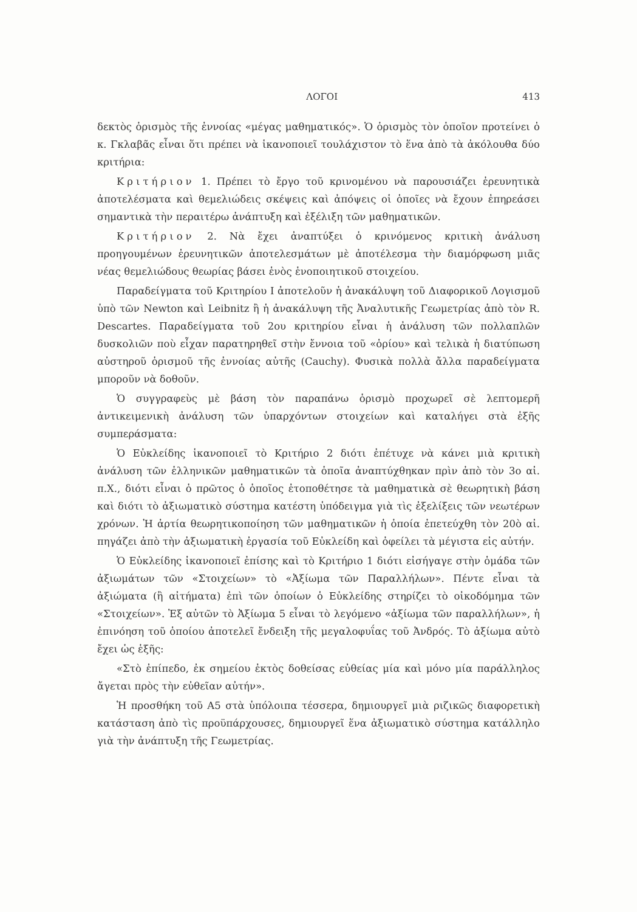ΛΟΓΟΙ 413
δεκτὸς ὁρισμὸς τῆς ἐννοίας «μέγας μαθηματικός». Ὁ ὁρισμὸς τὸν ὁποῖον προτείνει ὁ κ. Γκλαβᾶς εἶναι ὅτι πρέπει νὰ ἱκανοποιεῖ τουλάχιστον τὸ ἕνα ἀπὸ τὰ ἀκόλουθα δύο κριτήρια:
Κριτήριον 1. Πρέπει τὸ ἔργο τοῦ κρινομένου νὰ παρουσιάζει ἐρευνητικὰ ἀποτελέσματα καὶ θεμελιώδεις σκέψεις καὶ ἀπόψεις οἱ ὁποῖες νὰ ἔχουν ἐπηρεάσει σημαντικὰ τὴν περαιτέρω ἀνάπτυξη καὶ ἐξέλιξη τῶν μαθηματικῶν.
Κριτήριον 2. Νὰ ἔχει ἀναπτύξει ὁ κρινόμενος κριτικὴ ἀνάλυση προηγουμένων ἐρευνητικῶν ἀποτελεσμάτων μὲ ἀποτέλεσμα τὴν διαμόρφωση μιᾶς νέας θεμελιώδους θεωρίας βάσει ἑνὸς ἑνοποιητικοῦ στοιχείου.
Παραδείγματα τοῦ Κριτηρίου Ι ἀποτελοῦν ἡ ἀνακάλυψη τοῦ Διαφορικοῦ Λογισμοῦ ὑπὸ τῶν Newton καὶ Leibnitz ἢ ἡ ἀνακάλυψη τῆς Ἀναλυτικῆς Γεωμετρίας ἀπὸ τὸν R. Descartes. Παραδείγματα τοῦ 2ου κριτηρίου εἶναι ἡ ἀνάλυση τῶν πολλαπλῶν δυσκολιῶν ποὺ εἶχαν παρατηρηθεῖ στὴν ἔννοια τοῦ «ὁρίου» καὶ τελικὰ ἡ διατύπωση αὐστηροῦ ὁρισμοῦ τῆς ἐννοίας αὐτῆς (Cauchy). Φυσικὰ πολλὰ ἄλλα παραδείγματα μποροῦν νὰ δοθοῦν.
Ὁ συγγραφεὺς μὲ βάση τὸν παραπάνω ὁρισμὸ προχωρεῖ σὲ λεπτομερῆ ἀντικειμενικὴ ἀνάλυση τῶν ὑπαρχόντων στοιχείων καὶ καταλήγει στὰ ἑξῆς συμπεράσματα:
Ὁ Εὐκλείδης ἱκανοποιεῖ τὸ Κριτήριο 2 διότι ἐπέτυχε νὰ κάνει μιὰ κριτικὴ ἀνάλυση τῶν ἑλληνικῶν μαθηματικῶν τὰ ὁποῖα ἀναπτύχθηκαν πρὶν ἀπὸ τὸν 3ο αἰ. π.Χ., διότι εἶναι ὁ πρῶτος ὁ ὁποῖος ἐτοποθέτησε τὰ μαθηματικὰ σὲ θεωρητικὴ βάση καὶ διότι τὸ ἀξιωματικὸ σύστημα κατέστη ὑπόδειγμα γιὰ τὶς ἐξελίξεις τῶν νεωτέρων χρόνων. Ἡ ἀρτία θεωρητικοποίηση τῶν μαθηματικῶν ἡ ὁποία ἐπετεύχθη τὸν 20ὸ αἰ. πηγάζει ἀπὸ τὴν ἀξιωματικὴ ἐργασία τοῦ Εὐκλείδη καὶ ὀφείλει τὰ μέγιστα εἰς αὐτήν.
Ὁ Εὐκλείδης ἱκανοποιεῖ ἐπίσης καὶ τὸ Κριτήριο 1 διότι εἰσήγαγε στὴν ὁμάδα τῶν ἀξιωμάτων τῶν «Στοιχείων» τὸ «Ἀξίωμα τῶν Παραλλήλων». Πέντε εἶναι τὰ ἀξιώματα (ἢ αἰτήματα) ἐπὶ τῶν ὁποίων ὁ Εὐκλείδης στηρίζει τὸ οἰκοδόμημα τῶν «Στοιχείων». Ἐξ αὐτῶν τὸ Ἀξίωμα 5 εἶναι τὸ λεγόμενο «ἀξίωμα τῶν παραλλήλων», ἡ ἐπινόηση τοῦ ὁποίου ἀποτελεῖ ἔνδειξη τῆς μεγαλοφυΐας τοῦ Ἀνδρός. Τὸ ἀξίωμα αὐτὸ ἔχει ὡς ἑξῆς:
«Στὸ ἐπίπεδο, ἐκ σημείου ἐκτὸς δοθείσας εὐθείας μία καὶ μόνο μία παράλληλος ἄγεται πρὸς τὴν εὐθεῖαν αὐτήν».
Ἡ προσθήκη τοῦ Α5 στὰ ὑπόλοιπα τέσσερα, δημιουργεῖ μιὰ ριζικῶς διαφορετικὴ κατάσταση ἀπὸ τὶς προϋπάρχουσες, δημιουργεῖ ἕνα ἀξιωματικὸ σύστημα κατάλληλο γιὰ τὴν ἀνάπτυξη τῆς Γεωμετρίας.